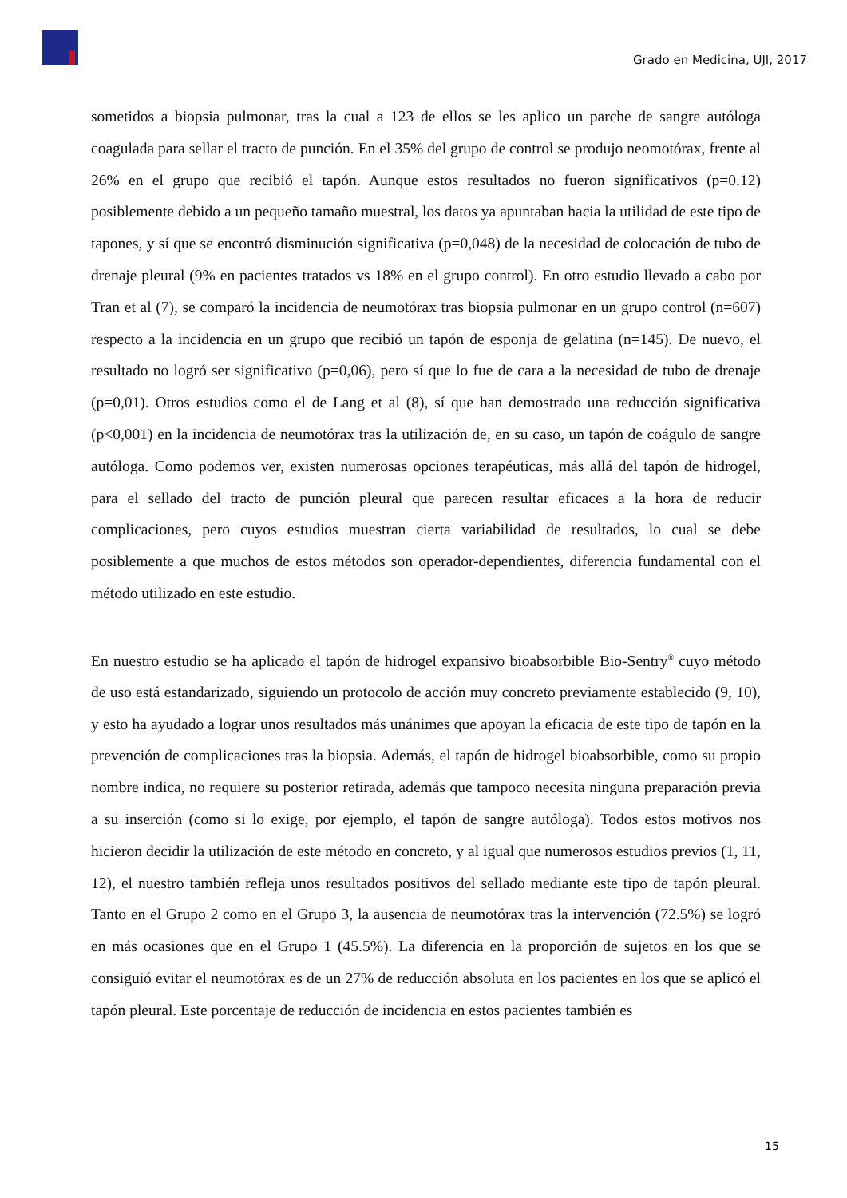Grado en Medicina, UJI, 2017
sometidos a biopsia pulmonar, tras la cual a 123 de ellos se les aplico un parche de sangre autóloga coagulada para sellar el tracto de punción. En el 35% del grupo de control se produjo neomotórax, frente al 26% en el grupo que recibió el tapón. Aunque estos resultados no fueron significativos (p=0.12) posiblemente debido a un pequeño tamaño muestral, los datos ya apuntaban hacia la utilidad de este tipo de tapones, y sí que se encontró disminución significativa (p=0,048) de la necesidad de colocación de tubo de drenaje pleural (9% en pacientes tratados vs 18% en el grupo control). En otro estudio llevado a cabo por Tran et al (7), se comparó la incidencia de neumotórax tras biopsia pulmonar en un grupo control (n=607) respecto a la incidencia en un grupo que recibió un tapón de esponja de gelatina (n=145). De nuevo, el resultado no logró ser significativo (p=0,06), pero sí que lo fue de cara a la necesidad de tubo de drenaje (p=0,01). Otros estudios como el de Lang et al (8), sí que han demostrado una reducción significativa (p<0,001) en la incidencia de neumotórax tras la utilización de, en su caso, un tapón de coágulo de sangre autóloga. Como podemos ver, existen numerosas opciones terapéuticas, más allá del tapón de hidrogel, para el sellado del tracto de punción pleural que parecen resultar eficaces a la hora de reducir complicaciones, pero cuyos estudios muestran cierta variabilidad de resultados, lo cual se debe posiblemente a que muchos de estos métodos son operador-dependientes, diferencia fundamental con el método utilizado en este estudio.
En nuestro estudio se ha aplicado el tapón de hidrogel expansivo bioabsorbible Bio-Sentry<sup>®</sup> cuyo método de uso está estandarizado, siguiendo un protocolo de acción muy concreto previamente establecido (9, 10), y esto ha ayudado a lograr unos resultados más unánimes que apoyan la eficacia de este tipo de tapón en la prevención de complicaciones tras la biopsia. Además, el tapón de hidrogel bioabsorbible, como su propio nombre indica, no requiere su posterior retirada, además que tampoco necesita ninguna preparación previa a su inserción (como si lo exige, por ejemplo, el tapón de sangre autóloga). Todos estos motivos nos hicieron decidir la utilización de este método en concreto, y al igual que numerosos estudios previos (1, 11, 12), el nuestro también refleja unos resultados positivos del sellado mediante este tipo de tapón pleural. Tanto en el Grupo 2 como en el Grupo 3, la ausencia de neumotórax tras la intervención (72.5%) se logró en más ocasiones que en el Grupo 1 (45.5%). La diferencia en la proporción de sujetos en los que se consiguió evitar el neumotórax es de un 27% de reducción absoluta en los pacientes en los que se aplicó el tapón pleural. Este porcentaje de reducción de incidencia en estos pacientes también es
15